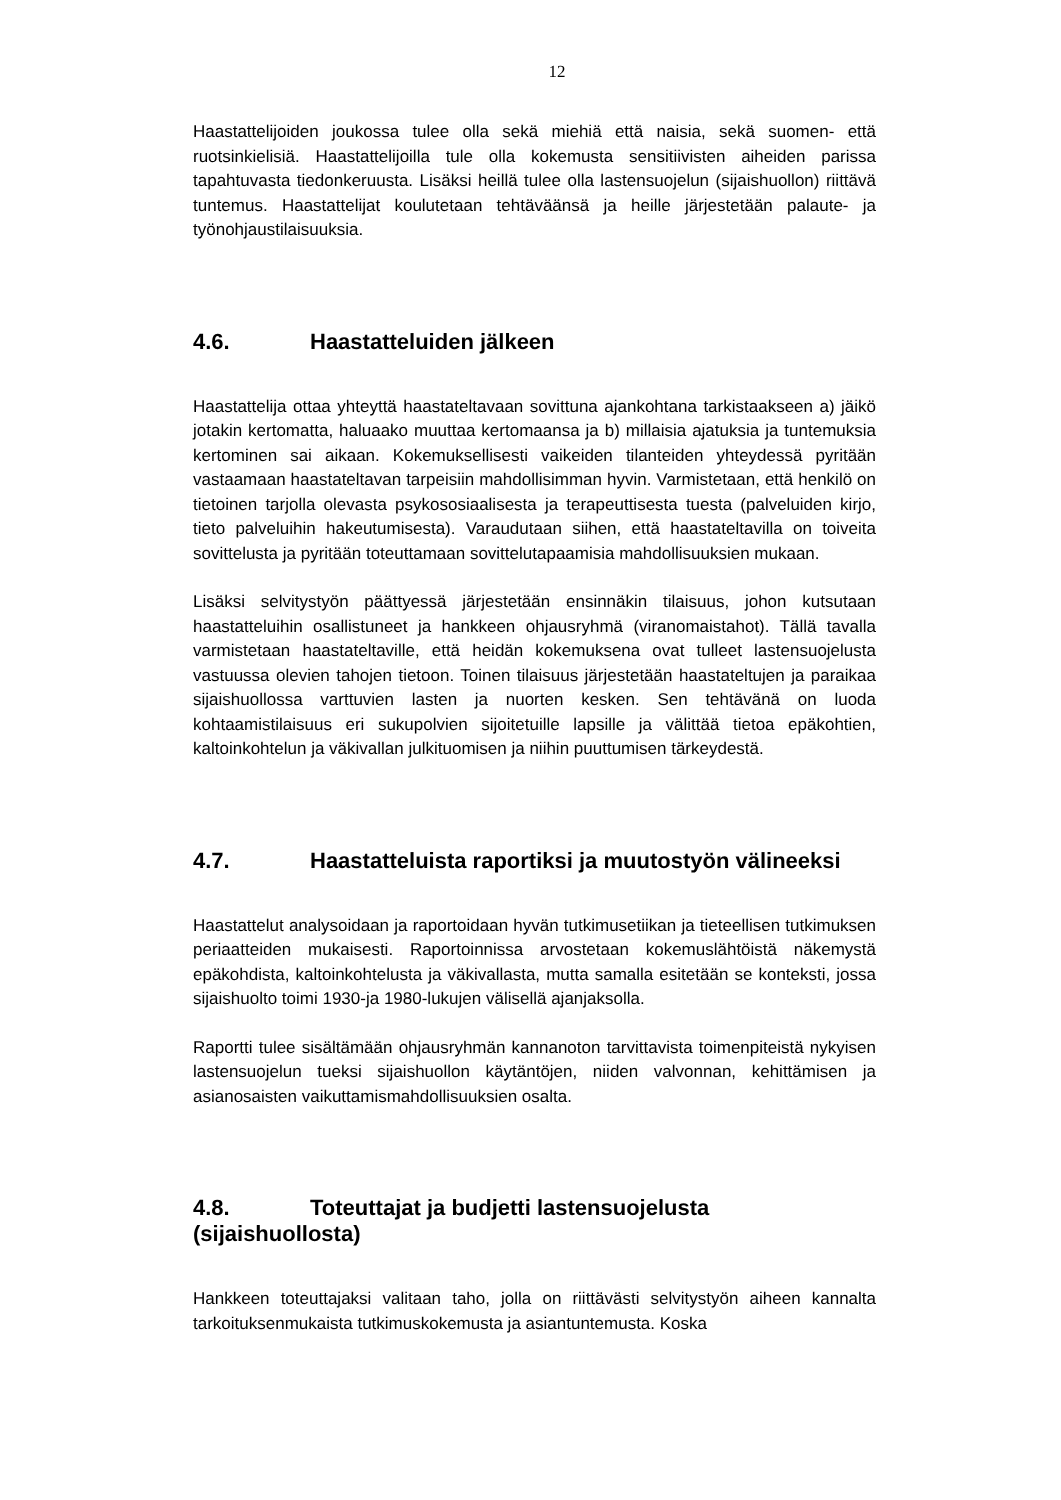12
Haastattelijoiden joukossa tulee olla sekä miehiä että naisia, sekä suomen- että ruotsinkielisiä. Haastattelijoilla tule olla kokemusta sensitiivisten aiheiden parissa tapahtuvasta tiedonkeruusta. Lisäksi heillä tulee olla lastensuojelun (sijaishuollon) riittävä tuntemus. Haastattelijat koulutetaan tehtäväänsä ja heille järjestetään palaute- ja työnohjaustilaisuuksia.
4.6. Haastatteluiden jälkeen
Haastattelija ottaa yhteyttä haastateltavaan sovittuna ajankohtana tarkistaakseen a) jäikö jotakin kertomatta, haluaako muuttaa kertomaansa ja b) millaisia ajatuksia ja tuntemuksia kertominen sai aikaan. Kokemuksellisesti vaikeiden tilanteiden yhteydessä pyritään vastaamaan haastateltavan tarpeisiin mahdollisimman hyvin. Varmistetaan, että henkilö on tietoinen tarjolla olevasta psykososiaalisesta ja terapeuttisesta tuesta (palveluiden kirjo, tieto palveluihin hakeutumisesta). Varaudutaan siihen, että haastateltavilla on toiveita sovittelusta ja pyritään toteuttamaan sovittelutapaamisia mahdollisuuksien mukaan.
Lisäksi selvitystyön päättyessä järjestetään ensinnäkin tilaisuus, johon kutsutaan haastatteluihin osallistuneet ja hankkeen ohjausryhmä (viranomaistahot). Tällä tavalla varmistetaan haastateltaville, että heidän kokemuksena ovat tulleet lastensuojelusta vastuussa olevien tahojen tietoon. Toinen tilaisuus järjestetään haastateltujen ja paraikaa sijaishuollossa varttuvien lasten ja nuorten kesken. Sen tehtävänä on luoda kohtaamistilaisuus eri sukupolvien sijoitetuille lapsille ja välittää tietoa epäkohtien, kaltoinkohtelun ja väkivallan julkituomisen ja niihin puuttumisen tärkeydestä.
4.7. Haastatteluista raportiksi ja muutostyön välineeksi
Haastattelut analysoidaan ja raportoidaan hyvän tutkimusetiikan ja tieteellisen tutkimuksen periaatteiden mukaisesti. Raportoinnissa arvostetaan kokemuslähtöistä näkemystä epäkohdista, kaltoinkohtelusta ja väkivallasta, mutta samalla esitetään se konteksti, jossa sijaishuolto toimi 1930-ja 1980-lukujen välisellä ajanjaksolla.
Raportti tulee sisältämään ohjausryhmän kannanoton tarvittavista toimenpiteistä nykyisen lastensuojelun tueksi sijaishuollon käytäntöjen, niiden valvonnan, kehittämisen ja asianosaisten vaikuttamismahdollisuuksien osalta.
4.8. Toteuttajat ja budjetti lastensuojelusta (sijaishuollosta)
Hankkeen toteuttajaksi valitaan taho, jolla on riittävästi selvitystyön aiheen kannalta tarkoituksenmukaista tutkimuskokemusta ja asiantuntemusta. Koska